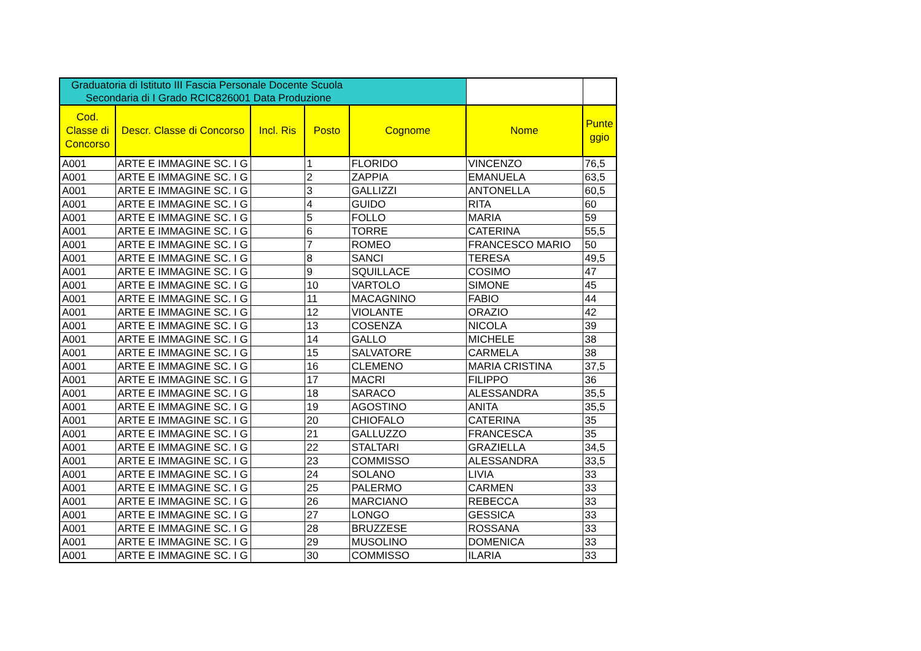| Graduatoria di Istituto III Fascia Personale Docente Scuola Secondaria di I Grado RCIC826001 Data Produzione | | | | | | |
| Cod. Classe di Concorso | Descr. Classe di Concorso | Incl. Ris | Posto | Cognome | Nome | Punte ggio |
| A001 | ARTE E IMMAGINE SC. I G | | 1 | FLORIDO | VINCENZO | 76,5 |
| A001 | ARTE E IMMAGINE SC. I G | | 2 | ZAPPIA | EMANUELA | 63,5 |
| A001 | ARTE E IMMAGINE SC. I G | | 3 | GALLIZZI | ANTONELLA | 60,5 |
| A001 | ARTE E IMMAGINE SC. I G | | 4 | GUIDO | RITA | 60 |
| A001 | ARTE E IMMAGINE SC. I G | | 5 | FOLLO | MARIA | 59 |
| A001 | ARTE E IMMAGINE SC. I G | | 6 | TORRE | CATERINA | 55,5 |
| A001 | ARTE E IMMAGINE SC. I G | | 7 | ROMEO | FRANCESCO MARIO | 50 |
| A001 | ARTE E IMMAGINE SC. I G | | 8 | SANCI | TERESA | 49,5 |
| A001 | ARTE E IMMAGINE SC. I G | | 9 | SQUILLACE | COSIMO | 47 |
| A001 | ARTE E IMMAGINE SC. I G | | 10 | VARTOLO | SIMONE | 45 |
| A001 | ARTE E IMMAGINE SC. I G | | 11 | MACAGNINO | FABIO | 44 |
| A001 | ARTE E IMMAGINE SC. I G | | 12 | VIOLANTE | ORAZIO | 42 |
| A001 | ARTE E IMMAGINE SC. I G | | 13 | COSENZA | NICOLA | 39 |
| A001 | ARTE E IMMAGINE SC. I G | | 14 | GALLO | MICHELE | 38 |
| A001 | ARTE E IMMAGINE SC. I G | | 15 | SALVATORE | CARMELA | 38 |
| A001 | ARTE E IMMAGINE SC. I G | | 16 | CLEMENO | MARIA CRISTINA | 37,5 |
| A001 | ARTE E IMMAGINE SC. I G | | 17 | MACRI | FILIPPO | 36 |
| A001 | ARTE E IMMAGINE SC. I G | | 18 | SARACO | ALESSANDRA | 35,5 |
| A001 | ARTE E IMMAGINE SC. I G | | 19 | AGOSTINO | ANITA | 35,5 |
| A001 | ARTE E IMMAGINE SC. I G | | 20 | CHIOFALO | CATERINA | 35 |
| A001 | ARTE E IMMAGINE SC. I G | | 21 | GALLUZZO | FRANCESCA | 35 |
| A001 | ARTE E IMMAGINE SC. I G | | 22 | STALTARI | GRAZIELLA | 34,5 |
| A001 | ARTE E IMMAGINE SC. I G | | 23 | COMMISSO | ALESSANDRA | 33,5 |
| A001 | ARTE E IMMAGINE SC. I G | | 24 | SOLANO | LIVIA | 33 |
| A001 | ARTE E IMMAGINE SC. I G | | 25 | PALERMO | CARMEN | 33 |
| A001 | ARTE E IMMAGINE SC. I G | | 26 | MARCIANO | REBECCA | 33 |
| A001 | ARTE E IMMAGINE SC. I G | | 27 | LONGO | GESSICA | 33 |
| A001 | ARTE E IMMAGINE SC. I G | | 28 | BRUZZESE | ROSSANA | 33 |
| A001 | ARTE E IMMAGINE SC. I G | | 29 | MUSOLINO | DOMENICA | 33 |
| A001 | ARTE E IMMAGINE SC. I G | | 30 | COMMISSO | ILARIA | 33 |